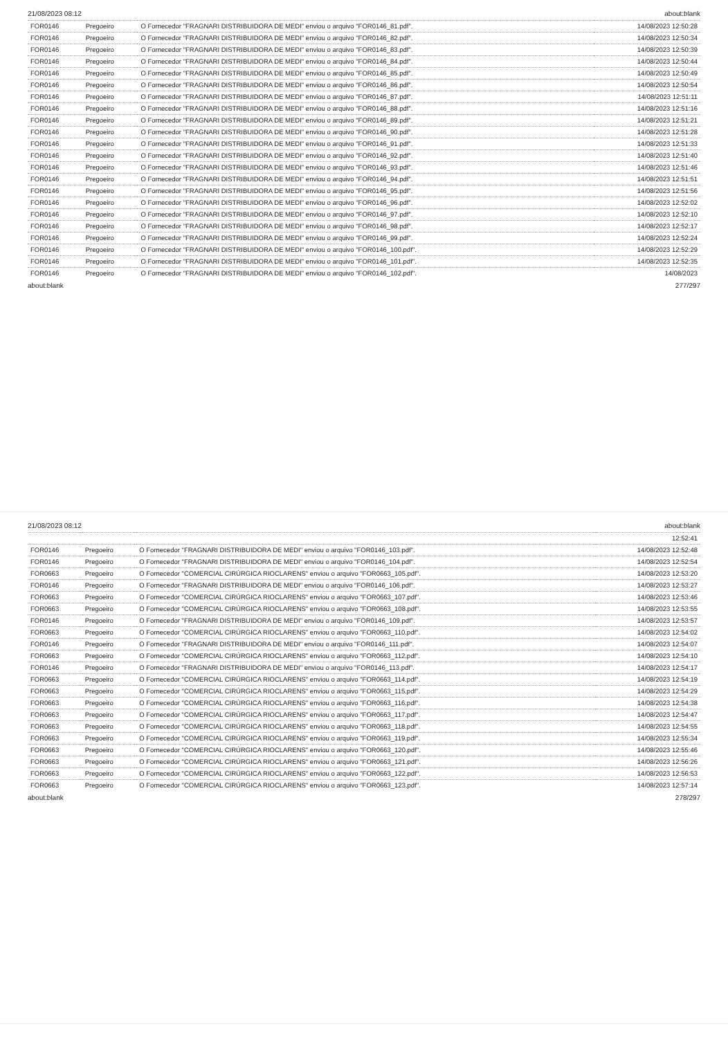21/08/2023 08:12 about:blank
| FOR0146 | Pregoeiro | O Fornecedor "FRAGNARI DISTRIBUIDORA DE MEDI" enviou o arquivo " FOR0146_81.pdf ". | 14/08/2023 12:50:28 |
| FOR0146 | Pregoeiro | O Fornecedor "FRAGNARI DISTRIBUIDORA DE MEDI" enviou o arquivo " FOR0146_82.pdf ". | 14/08/2023 12:50:34 |
| FOR0146 | Pregoeiro | O Fornecedor "FRAGNARI DISTRIBUIDORA DE MEDI" enviou o arquivo " FOR0146_83.pdf ". | 14/08/2023 12:50:39 |
| FOR0146 | Pregoeiro | O Fornecedor "FRAGNARI DISTRIBUIDORA DE MEDI" enviou o arquivo " FOR0146_84.pdf ". | 14/08/2023 12:50:44 |
| FOR0146 | Pregoeiro | O Fornecedor "FRAGNARI DISTRIBUIDORA DE MEDI" enviou o arquivo " FOR0146_85.pdf ". | 14/08/2023 12:50:49 |
| FOR0146 | Pregoeiro | O Fornecedor "FRAGNARI DISTRIBUIDORA DE MEDI" enviou o arquivo " FOR0146_86.pdf ". | 14/08/2023 12:50:54 |
| FOR0146 | Pregoeiro | O Fornecedor "FRAGNARI DISTRIBUIDORA DE MEDI" enviou o arquivo " FOR0146_87.pdf ". | 14/08/2023 12:51:11 |
| FOR0146 | Pregoeiro | O Fornecedor "FRAGNARI DISTRIBUIDORA DE MEDI" enviou o arquivo " FOR0146_88.pdf ". | 14/08/2023 12:51:16 |
| FOR0146 | Pregoeiro | O Fornecedor "FRAGNARI DISTRIBUIDORA DE MEDI" enviou o arquivo " FOR0146_89.pdf ". | 14/08/2023 12:51:21 |
| FOR0146 | Pregoeiro | O Fornecedor "FRAGNARI DISTRIBUIDORA DE MEDI" enviou o arquivo " FOR0146_90.pdf ". | 14/08/2023 12:51:28 |
| FOR0146 | Pregoeiro | O Fornecedor "FRAGNARI DISTRIBUIDORA DE MEDI" enviou o arquivo " FOR0146_91.pdf ". | 14/08/2023 12:51:33 |
| FOR0146 | Pregoeiro | O Fornecedor "FRAGNARI DISTRIBUIDORA DE MEDI" enviou o arquivo " FOR0146_92.pdf ". | 14/08/2023 12:51:40 |
| FOR0146 | Pregoeiro | O Fornecedor "FRAGNARI DISTRIBUIDORA DE MEDI" enviou o arquivo " FOR0146_93.pdf ". | 14/08/2023 12:51:46 |
| FOR0146 | Pregoeiro | O Fornecedor "FRAGNARI DISTRIBUIDORA DE MEDI" enviou o arquivo " FOR0146_94.pdf ". | 14/08/2023 12:51:51 |
| FOR0146 | Pregoeiro | O Fornecedor "FRAGNARI DISTRIBUIDORA DE MEDI" enviou o arquivo " FOR0146_95.pdf ". | 14/08/2023 12:51:56 |
| FOR0146 | Pregoeiro | O Fornecedor "FRAGNARI DISTRIBUIDORA DE MEDI" enviou o arquivo " FOR0146_96.pdf ". | 14/08/2023 12:52:02 |
| FOR0146 | Pregoeiro | O Fornecedor "FRAGNARI DISTRIBUIDORA DE MEDI" enviou o arquivo " FOR0146_97.pdf ". | 14/08/2023 12:52:10 |
| FOR0146 | Pregoeiro | O Fornecedor "FRAGNARI DISTRIBUIDORA DE MEDI" enviou o arquivo " FOR0146_98.pdf ". | 14/08/2023 12:52:17 |
| FOR0146 | Pregoeiro | O Fornecedor "FRAGNARI DISTRIBUIDORA DE MEDI" enviou o arquivo " FOR0146_99.pdf ". | 14/08/2023 12:52:24 |
| FOR0146 | Pregoeiro | O Fornecedor "FRAGNARI DISTRIBUIDORA DE MEDI" enviou o arquivo " FOR0146_100.pdf ". | 14/08/2023 12:52:29 |
| FOR0146 | Pregoeiro | O Fornecedor "FRAGNARI DISTRIBUIDORA DE MEDI" enviou o arquivo " FOR0146_101.pdf ". | 14/08/2023 12:52:35 |
| FOR0146 | Pregoeiro | O Fornecedor "FRAGNARI DISTRIBUIDORA DE MEDI" enviou o arquivo " FOR0146_102.pdf ". | 14/08/2023 |
about:blank 277/297
21/08/2023 08:12 about:blank
| | | | 12:52:41 |
| FOR0146 | Pregoeiro | O Fornecedor "FRAGNARI DISTRIBUIDORA DE MEDI" enviou o arquivo " FOR0146_103.pdf ". | 14/08/2023 12:52:48 |
| FOR0146 | Pregoeiro | O Fornecedor "FRAGNARI DISTRIBUIDORA DE MEDI" enviou o arquivo " FOR0146_104.pdf ". | 14/08/2023 12:52:54 |
| FOR0663 | Pregoeiro | O Fornecedor "COMERCIAL CIRÚRGICA RIOCLARENS" enviou o arquivo " FOR0663_105.pdf ". | 14/08/2023 12:53:20 |
| FOR0146 | Pregoeiro | O Fornecedor "FRAGNARI DISTRIBUIDORA DE MEDI" enviou o arquivo " FOR0146_106.pdf ". | 14/08/2023 12:53:27 |
| FOR0663 | Pregoeiro | O Fornecedor "COMERCIAL CIRÚRGICA RIOCLARENS" enviou o arquivo " FOR0663_107.pdf ". | 14/08/2023 12:53:46 |
| FOR0663 | Pregoeiro | O Fornecedor "COMERCIAL CIRÚRGICA RIOCLARENS" enviou o arquivo " FOR0663_108.pdf ". | 14/08/2023 12:53:55 |
| FOR0146 | Pregoeiro | O Fornecedor "FRAGNARI DISTRIBUIDORA DE MEDI" enviou o arquivo " FOR0146_109.pdf ". | 14/08/2023 12:53:57 |
| FOR0663 | Pregoeiro | O Fornecedor "COMERCIAL CIRÚRGICA RIOCLARENS" enviou o arquivo " FOR0663_110.pdf ". | 14/08/2023 12:54:02 |
| FOR0146 | Pregoeiro | O Fornecedor "FRAGNARI DISTRIBUIDORA DE MEDI" enviou o arquivo " FOR0146_111.pdf ". | 14/08/2023 12:54:07 |
| FOR0663 | Pregoeiro | O Fornecedor "COMERCIAL CIRÚRGICA RIOCLARENS" enviou o arquivo " FOR0663_112.pdf ". | 14/08/2023 12:54:10 |
| FOR0146 | Pregoeiro | O Fornecedor "FRAGNARI DISTRIBUIDORA DE MEDI" enviou o arquivo " FOR0146_113.pdf ". | 14/08/2023 12:54:17 |
| FOR0663 | Pregoeiro | O Fornecedor "COMERCIAL CIRÚRGICA RIOCLARENS" enviou o arquivo " FOR0663_114.pdf ". | 14/08/2023 12:54:19 |
| FOR0663 | Pregoeiro | O Fornecedor "COMERCIAL CIRÚRGICA RIOCLARENS" enviou o arquivo " FOR0663_115.pdf ". | 14/08/2023 12:54:29 |
| FOR0663 | Pregoeiro | O Fornecedor "COMERCIAL CIRÚRGICA RIOCLARENS" enviou o arquivo " FOR0663_116.pdf ". | 14/08/2023 12:54:38 |
| FOR0663 | Pregoeiro | O Fornecedor "COMERCIAL CIRÚRGICA RIOCLARENS" enviou o arquivo " FOR0663_117.pdf ". | 14/08/2023 12:54:47 |
| FOR0663 | Pregoeiro | O Fornecedor "COMERCIAL CIRÚRGICA RIOCLARENS" enviou o arquivo " FOR0663_118.pdf ". | 14/08/2023 12:54:55 |
| FOR0663 | Pregoeiro | O Fornecedor "COMERCIAL CIRÚRGICA RIOCLARENS" enviou o arquivo " FOR0663_119.pdf ". | 14/08/2023 12:55:34 |
| FOR0663 | Pregoeiro | O Fornecedor "COMERCIAL CIRÚRGICA RIOCLARENS" enviou o arquivo " FOR0663_120.pdf ". | 14/08/2023 12:55:46 |
| FOR0663 | Pregoeiro | O Fornecedor "COMERCIAL CIRÚRGICA RIOCLARENS" enviou o arquivo " FOR0663_121.pdf ". | 14/08/2023 12:56:26 |
| FOR0663 | Pregoeiro | O Fornecedor "COMERCIAL CIRÚRGICA RIOCLARENS" enviou o arquivo " FOR0663_122.pdf ". | 14/08/2023 12:56:53 |
| FOR0663 | Pregoeiro | O Fornecedor "COMERCIAL CIRÚRGICA RIOCLARENS" enviou o arquivo " FOR0663_123.pdf ". | 14/08/2023 12:57:14 |
about:blank 278/297